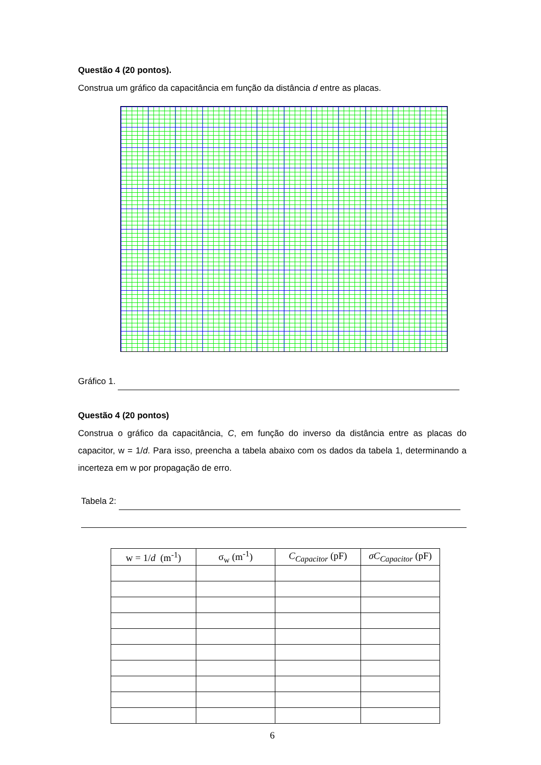Questão 4 (20 pontos).
Construa um gráfico da capacitância em função da distância d entre as placas.
Gráfico 1.
Questão 4 (20 pontos)
Construa o gráfico da capacitância, C, em função do inverso da distância entre as placas do capacitor, w = 1/d. Para isso, preencha a tabela abaixo com os dados da tabela 1, determinando a incerteza em w por propagação de erro.
Tabela 2:
| w = 1/ d (m<sup>-1</sup>) | σ<sub>w</sub> (m<sup>-1</sup>) | C<sub>Capacitor</sub> (pF) | σC<sub>Capacitor</sub> (pF) |
| --- | --- | --- | --- |
6